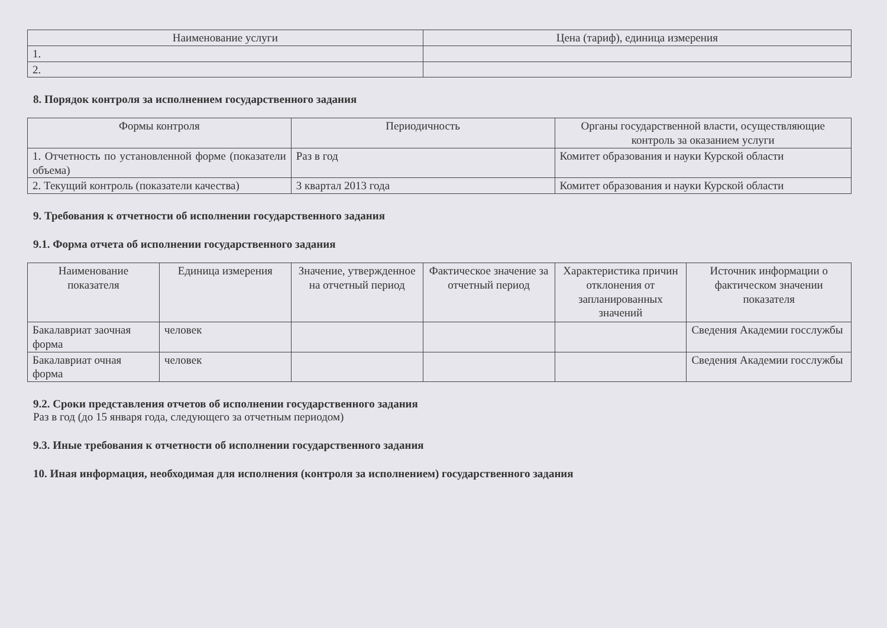| Наименование услуги | Цена (тариф), единица измерения |
| --- | --- |
| 1. | |
| 2. | |
8. Порядок контроля за исполнением государственного задания
| Формы контроля | Периодичность | Органы государственной власти, осуществляющие контроль за оказанием услуги |
| --- | --- | --- |
| 1. Отчетность по установленной форме (показатели объема) | Раз в год | Комитет образования и науки Курской области |
| 2. Текущий контроль (показатели качества) | 3 квартал 2013 года | Комитет образования и науки Курской области |
9. Требования к отчетности об исполнении государственного задания
9.1. Форма отчета об исполнении государственного задания
| Наименование показателя | Единица измерения | Значение, утвержденное на отчетный период | Фактическое значение за отчетный период | Характеристика причин отклонения от запланированных значений | Источник информации о фактическом значении показателя |
| --- | --- | --- | --- | --- | --- |
| Бакалавриат заочная форма | человек | | | | Сведения Академии госслужбы |
| Бакалавриат очная форма | человек | | | | Сведения Академии госслужбы |
9.2. Сроки представления отчетов об исполнении государственного задания
Раз в год (до 15 января года, следующего за отчетным периодом)
9.3. Иные требования к отчетности об исполнении государственного задания
10. Иная информация, необходимая для исполнения (контроля за исполнением) государственного задания